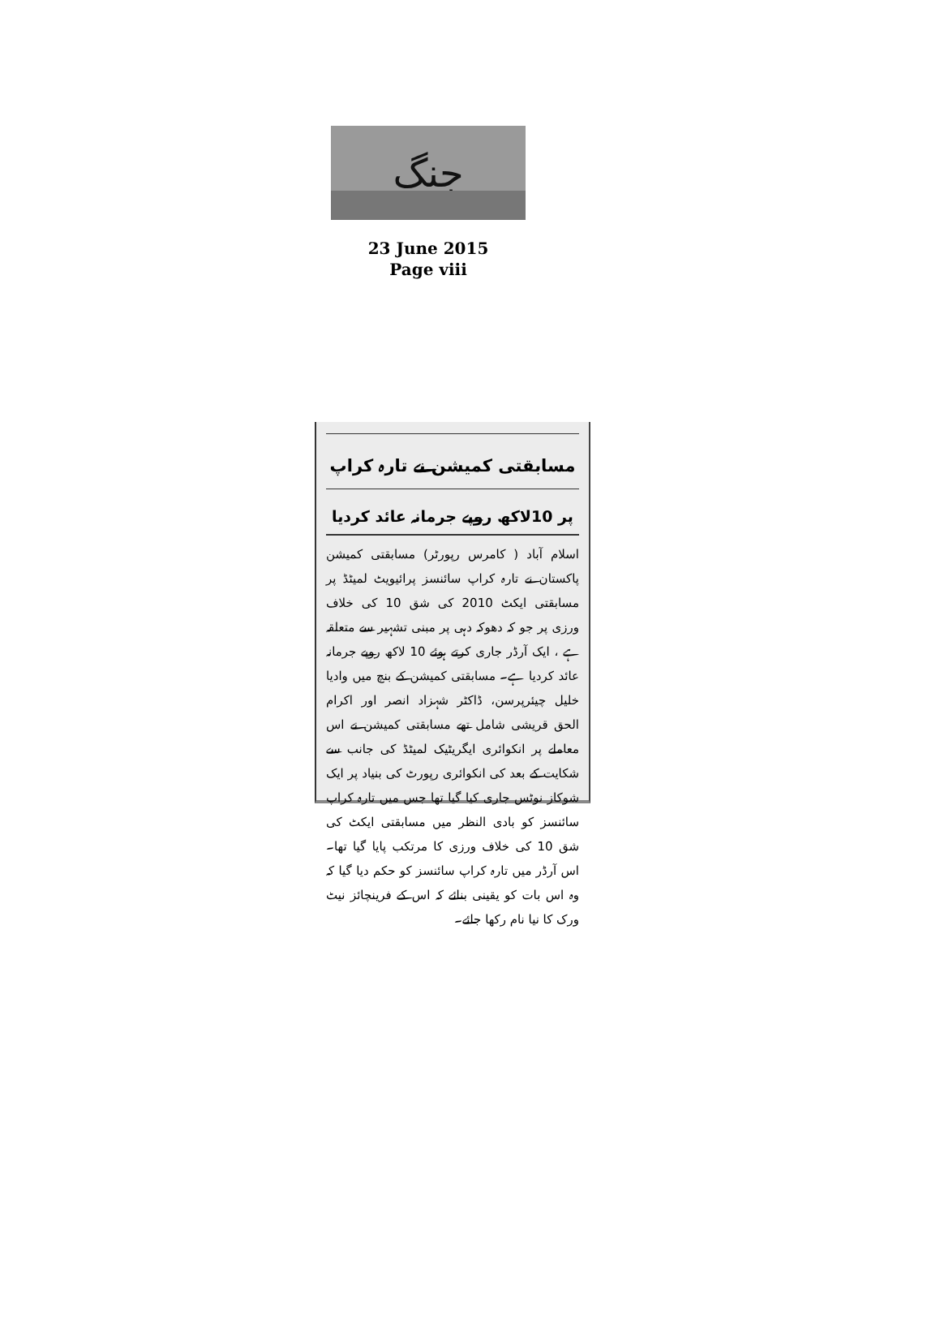جنگ
23 June 2015
Page viii
مسابقتی کمیشن نے تارہ کراپ
پر 10لاکھ روپے جرمانہ عائد کردیا
اسلام آباد ( کامرس رپورٹر) مسابقتی کمیشن پاکستان نے تارہ کراپ سائنسز پرائیویٹ لمیٹڈ پر مسابقتی ایکٹ 2010 کی شق 10 کی خلاف ورزی پر جو کہ دھوکہ دہی پر مبنی تشہیر سے متعلقہ ہے ، ایک آرڈر جاری کرتے ہوئے 10 لاکھ روپے جرمانہ عائد کردیا ہے۔ مسابقتی کمیشن کے بنچ میں وادیا خلیل چیئرپرسن، ڈاکٹر شہزاد انصر اور اکرام الحق قریشی شامل تھے مسابقتی کمیشن نے اس معاملے پر انکوائری ایگریٹیک لمیٹڈ کی جانب سے شکایت کے بعد کی انکوائری رپورٹ کی بنیاد پر ایک شوکاز نوٹس جاری کیا گیا تھا جس میں تارہ کراپ سائنسز کو بادی النظر میں مسابقتی ایکٹ کی شق 10 کی خلاف ورزی کا مرتکب پایا گیا تھا۔ اس آرڈر میں تارہ کراپ سائنسز کو حکم دیا گیا کہ وہ اس بات کو یقینی بنائے کہ اس کے فرینچائز نیٹ ورک کا نیا نام رکھا جائے۔